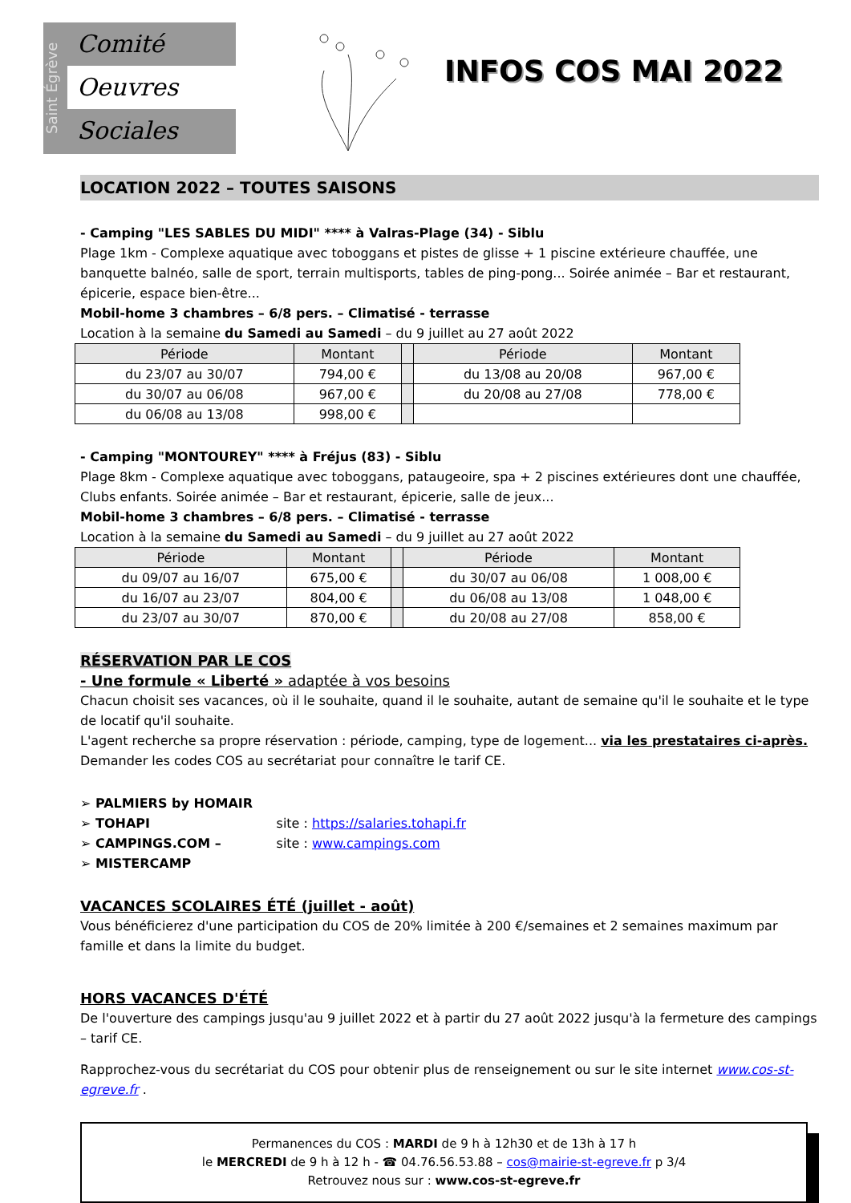Saint Égrève
Comité
Oeuvres
Sociales
INFOS COS MAI 2022
LOCATION 2022 – TOUTES SAISONS
- Camping "LES SABLES DU MIDI" **** à Valras-Plage (34) - Siblu
Plage 1km - Complexe aquatique avec toboggans et pistes de glisse + 1 piscine extérieure chauffée, une banquette balnéo, salle de sport, terrain multisports, tables de ping-pong... Soirée animée – Bar et restaurant, épicerie, espace bien-être...
Mobil-home 3 chambres – 6/8 pers. – Climatisé - terrasse
Location à la semaine du Samedi au Samedi – du 9 juillet au 27 août 2022
| Période | Montant | | Période | Montant |
| du 23/07 au 30/07 | 794,00 € | | du 13/08 au 20/08 | 967,00 € |
| du 30/07 au 06/08 | 967,00 € | | du 20/08 au 27/08 | 778,00 € |
| du 06/08 au 13/08 | 998,00 € | | | |
- Camping "MONTOUREY" **** à Fréjus (83) - Siblu
Plage 8km - Complexe aquatique avec toboggans, pataugeoire, spa + 2 piscines extérieures dont une chauffée, Clubs enfants. Soirée animée – Bar et restaurant, épicerie, salle de jeux...
Mobil-home 3 chambres – 6/8 pers. – Climatisé - terrasse
Location à la semaine du Samedi au Samedi – du 9 juillet au 27 août 2022
| Période | Montant | | Période | Montant |
| du 09/07 au 16/07 | 675,00 € | | du 30/07 au 06/08 | 1 008,00 € |
| du 16/07 au 23/07 | 804,00 € | | du 06/08 au 13/08 | 1 048,00 € |
| du 23/07 au 30/07 | 870,00 € | | du 20/08 au 27/08 | 858,00 € |
RÉSERVATION PAR LE COS
- Une formule « Liberté » adaptée à vos besoins
Chacun choisit ses vacances, où il le souhaite, quand il le souhaite, autant de semaine qu'il le souhaite et le type de locatif qu'il souhaite.
L'agent recherche sa propre réservation : période, camping, type de logement... via les prestataires ci-après. Demander les codes COS au secrétariat pour connaître le tarif CE.
➢ PALMIERS by HOMAIR
➢ TOHAPI site : https://salaries.tohapi.fr
➢ CAMPINGS.COM – site : www.campings.com
➢ MISTERCAMP
VACANCES SCOLAIRES ÉTÉ (juillet - août)
Vous bénéficierez d'une participation du COS de 20% limitée à 200 €/semaines et 2 semaines maximum par famille et dans la limite du budget.
HORS VACANCES D'ÉTÉ
De l'ouverture des campings jusqu'au 9 juillet 2022 et à partir du 27 août 2022 jusqu'à la fermeture des campings – tarif CE.
Rapprochez-vous du secrétariat du COS pour obtenir plus de renseignement ou sur le site internet www.cos-st-egreve.fr .
Permanences du COS : MARDI de 9 h à 12h30 et de 13h à 17 h
le MERCREDI de 9 h à 12 h - ☎ 04.76.56.53.88 – cos@mairie-st-egreve.fr p 3/4
Retrouvez nous sur : www.cos-st-egreve.fr